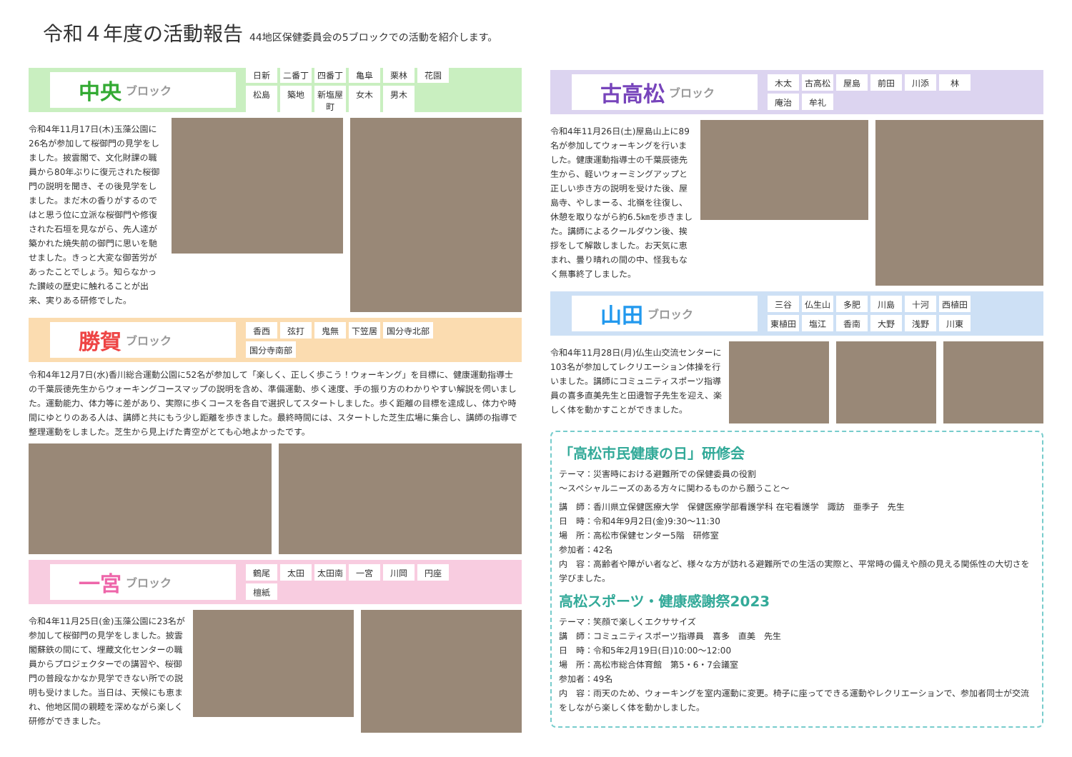令和４年度の活動報告 44地区保健委員会の5ブロックでの活動を紹介します。
中央 ブロック
日新 二番丁 四番丁 亀阜 栗林 花園 松島 築地 新塩屋町 女木 男木
令和4年11月17日(木)玉藻公園に26名が参加して桜御門の見学をしました。披雲閣で、文化財課の職員から80年ぶりに復元された桜御門の説明を聞き、その後見学をしました。まだ木の香りがするのではと思う位に立派な桜御門や修復された石垣を見ながら、先人達が築かれた焼失前の御門に思いを馳せました。きっと大変な御苦労があったことでしょう。知らなかった讃岐の歴史に触れることが出来、実りある研修でした。
勝賀 ブロック
香西 弦打 鬼無 下笠居 国分寺北部 国分寺南部
令和4年12月7日(水)香川総合運動公園に52名が参加して「楽しく、正しく歩こう！ウォーキング」を目標に、健康運動指導士の千葉辰徳先生からウォーキングコースマップの説明を含め、準備運動、歩く速度、手の振り方のわかりやすい解説を伺いました。運動能力、体力等に差があり、実際に歩くコースを各自で選択してスタートしました。歩く距離の目標を達成し、体力や時間にゆとりのある人は、講師と共にもう少し距離を歩きました。最終時間には、スタートした芝生広場に集合し、講師の指導で整理運動をしました。芝生から見上げた青空がとても心地よかったです。
一宮 ブロック
鶴尾 太田 太田南 一宮 川岡 円座 檀紙
令和4年11月25日(金)玉藻公園に23名が参加して桜御門の見学をしました。披雲閣蘇鉄の間にて、埋蔵文化センターの職員からプロジェクターでの講習や、桜御門の普段なかなか見学できない所での説明も受けました。当日は、天候にも恵まれ、他地区間の親睦を深めながら楽しく研修ができました。
古高松 ブロック
木太 古高松 屋島 前田 川添 林 庵治 牟礼
令和4年11月26日(土)屋島山上に89名が参加してウォーキングを行いました。健康運動指導士の千葉辰徳先生から、軽いウォーミングアップと正しい歩き方の説明を受けた後、屋島寺、やしまーる、北嶺を往復し、休憩を取りながら約6.5㎞を歩きました。講師によるクールダウン後、挨拶をして解散しました。お天気に恵まれ、曇り晴れの間の中、怪我もなく無事終了しました。
山田 ブロック
三谷 仏生山 多肥 川島 十河 西植田 東植田 塩江 香南 大野 浅野 川東
令和4年11月28日(月)仏生山交流センターに103名が参加してレクリエーション体操を行いました。講師にコミュニティスポーツ指導員の喜多直美先生と田邊智子先生を迎え、楽しく体を動かすことができました。
「高松市民健康の日」研修会
テーマ：災害時における避難所での保健委員の役割
～スペシャルニーズのある方々に関わるものから願うこと～
講　師：香川県立保健医療大学　保健医療学部看護学科 在宅看護学　諏訪　亜季子　先生
日　時：令和4年9月2日(金)9:30～11:30
場　所：高松市保健センター5階　研修室
参加者：42名
内　容：高齢者や障がい者など、様々な方が訪れる避難所での生活の実際と、平常時の備えや顔の見える関係性の大切さを学びました。
高松スポーツ・健康感謝祭2023
テーマ：笑顔で楽しくエクササイズ
講　師：コミュニティスポーツ指導員　喜多　直美　先生
日　時：令和5年2月19日(日)10:00～12:00
場　所：高松市総合体育館　第5・6・7会議室
参加者：49名
内　容：雨天のため、ウォーキングを室内運動に変更。椅子に座ってできる運動やレクリエーションで、参加者同士が交流をしながら楽しく体を動かしました。